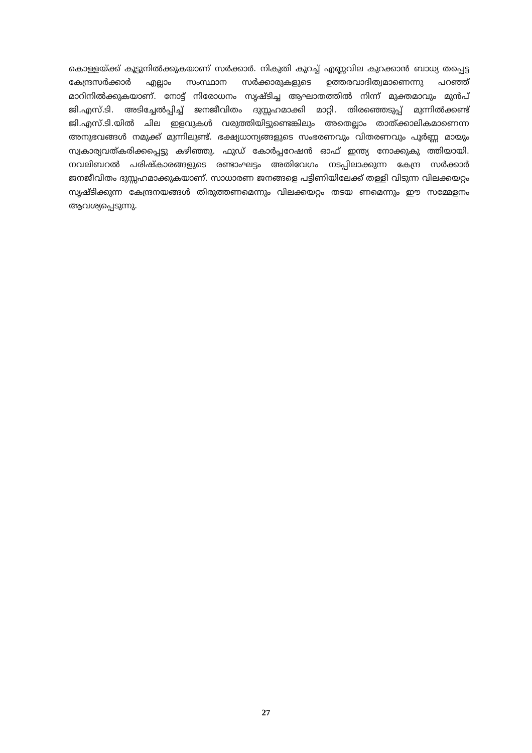കൊള്ളയ്ക്ക് കൂട്ടുനിൽക്കുകയാണ് സർക്കാർ. നികുതി കുറച്ച് എണ്ണവില കുറക്കാൻ ബാധ്യ തപ്പെട്ട കേന്ദ്രസർക്കാർ എല്ലാം സംസ്ഥാന സർക്കാരുകളുടെ ഉത്തരവാദിത്വമാണെന്നു പറഞ്ഞ് മാറിനിൽക്കുകയാണ്. നോട്ട് നിരോധനം സൃഷ്ടിച്ച ആഘാതത്തിൽ നിന്ന് മുക്തമാവും മുൻപ് ജി.എസ്.ടി. അടിച്ചേൽപ്പിച്ച് ജനജീവിതം ദുസ്സഹമാക്കി മാറ്റി. തിരഞ്ഞെടുപ്പ് മുന്നിൽക്കണ്ട് ജി.എസ്.ടി.യിൽ ചില ഇളവുകൾ വരുത്തിയിട്ടുണ്ടെങ്കിലും അതെല്ലാം താത്ക്കാലികമാണെന്ന അനുഭവങ്ങൾ നമുക്ക് മുന്നിലുണ്ട്. ഭക്ഷ്യധാന്യങ്ങളുടെ സംഭരണവും വിതരണവും പൂർണ്ണ മായും സ്വകാര്യവത്കരിക്കപ്പെട്ടു കഴിഞ്ഞു. ഫുഡ് കോർപ്പറേഷൻ ഓഫ് ഇന്ത്യ നോക്കുകു ത്തിയായി. നവലിബറൽ പരിഷ്കാരങ്ങളുടെ രണ്ടാംഘട്ടം അതിവേഗം നടപ്പിലാക്കുന്ന കേന്ദ്ര സർക്കാർ ജനജീവിതം ദുസ്സഹമാക്കുകയാണ്. സാധാരണ ജനങ്ങളെ പട്ടിണിയിലേക്ക് തള്ളി വിടുന്ന വിലക്കയറ്റം സൃഷ്ടിക്കുന്ന കേന്ദ്രനയങ്ങൾ തിരുത്തണമെന്നും വിലക്കയറ്റം തടയ ണമെന്നും ഈ സമ്മേളനം ആവശ്യപ്പെടുന്നു.
27